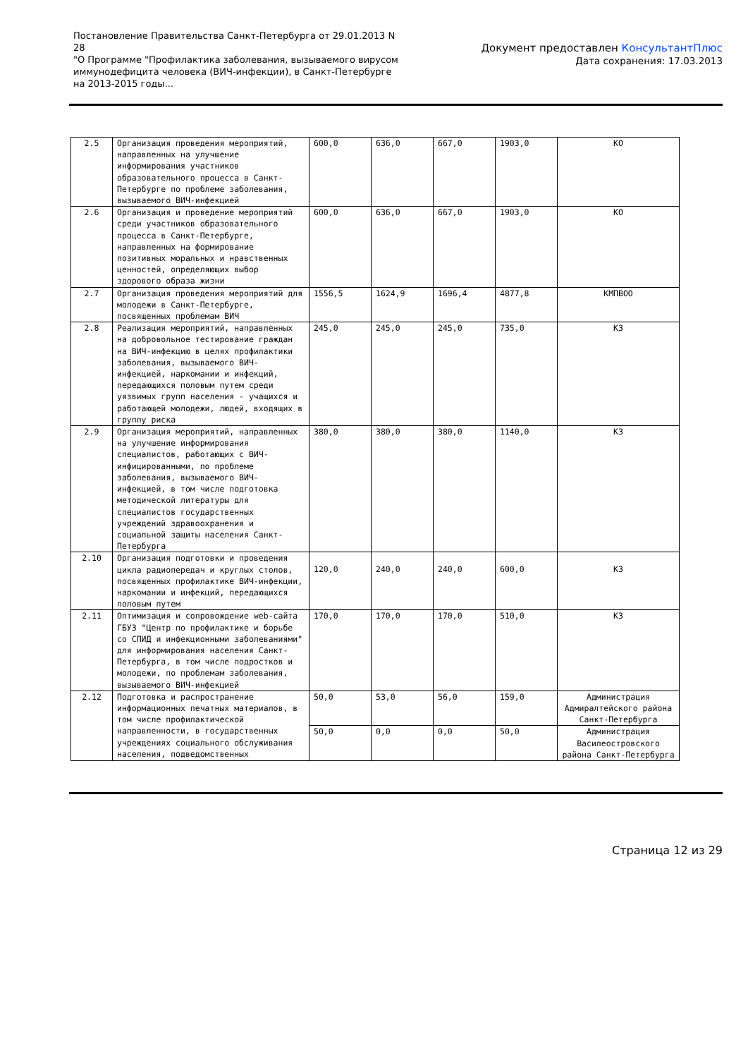Постановление Правительства Санкт-Петербурга от 29.01.2013 N 28
"О Программе "Профилактика заболевания, вызываемого вирусом иммунодефицита человека (ВИЧ-инфекции), в Санкт-Петербурге на 2013-2015 годы...
Документ предоставлен КонсультантПлюс
Дата сохранения: 17.03.2013
| 2.5 | Организация проведения мероприятий, направленных на улучшение информирования участников образовательного процесса в Санкт-Петербурге по проблеме заболевания, вызываемого ВИЧ-инфекцией | 600,0 | 636,0 | 667,0 | 1903,0 | КО |
| 2.6 | Организация и проведение мероприятий среди участников образовательного процесса в Санкт-Петербурге, направленных на формирование позитивных моральных и нравственных ценностей, определяющих выбор здорового образа жизни | 600,0 | 636,0 | 667,0 | 1903,0 | КО |
| 2.7 | Организация проведения мероприятий для молодежи в Санкт-Петербурге, посвященных проблемам ВИЧ | 1556,5 | 1624,9 | 1696,4 | 4877,8 | КМПВОО |
| 2.8 | Реализация мероприятий, направленных на добровольное тестирование граждан на ВИЧ-инфекцию в целях профилактики заболевания, вызываемого ВИЧ-инфекцией, наркомании и инфекций, передающихся половым путем среди уязвимых групп населения - учащихся и работающей молодежи, людей, входящих в группу риска | 245,0 | 245,0 | 245,0 | 735,0 | КЗ |
| 2.9 | Организация мероприятий, направленных на улучшение информирования специалистов, работающих с ВИЧ-инфицированными, по проблеме заболевания, вызываемого ВИЧ-инфекцией, в том числе подготовка методической литературы для специалистов государственных учреждений здравоохранения и социальной защиты населения Санкт-Петербурга | 380,0 | 380,0 | 380,0 | 1140,0 | КЗ |
| 2.10 | Организация подготовки и проведения цикла радиопередач и круглых столов, посвященных профилактике ВИЧ-инфекции, наркомании и инфекций, передающихся половым путем | 120,0 | 240,0 | 240,0 | 600,0 | КЗ |
| 2.11 | Оптимизация и сопровождение web-сайта ГБУЗ "Центр по профилактике и борьбе со СПИД и инфекционными заболеваниями" для информирования населения Санкт-Петербурга, в том числе подростков и молодежи, по проблемам заболевания, вызываемого ВИЧ-инфекцией | 170,0 | 170,0 | 170,0 | 510,0 | КЗ |
| 2.12 | Подготовка и распространение информационных печатных материалов, в том числе профилактической направленности, в государственных учреждениях социального обслуживания населения, подведомственных | 50,0 | 53,0 | 56,0 | 159,0 | Администрация Адмиралтейского района Санкт-Петербурга |
| | | 50,0 | 0,0 | 0,0 | 50,0 | Администрация Василеостровского района Санкт-Петербурга |
Страница 12 из 29